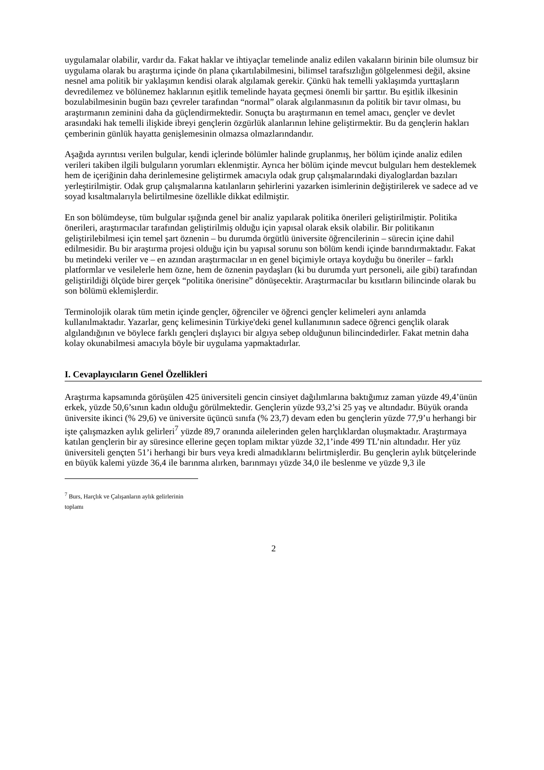uygulamalar olabilir, vardır da. Fakat haklar ve ihtiyaçlar temelinde analiz edilen vakaların birinin bile olumsuz bir uygulama olarak bu araştırma içinde ön plana çıkartılabilmesini, bilimsel tarafsızlığın gölgelenmesi değil, aksine nesnel ama politik bir yaklaşımın kendisi olarak algılamak gerekir. Çünkü hak temelli yaklaşımda yurttaşların devredilemez ve bölünemez haklarının eşitlik temelinde hayata geçmesi önemli bir şarttır. Bu eşitlik ilkesinin bozulabilmesinin bugün bazı çevreler tarafından “normal” olarak algılanmasının da politik bir tavır olması, bu araştırmanın zeminini daha da güçlendirmektedir. Sonuçta bu araştırmanın en temel amacı, gençler ve devlet arasındaki hak temelli ilişkide ibreyi gençlerin özgürlük alanlarının lehine geliştirmektir. Bu da gençlerin hakları çemberinin günlük hayatta genişlemesinin olmazsa olmazlarındandır.
Aşağıda ayrıntısı verilen bulgular, kendi içlerinde bölümler halinde gruplanmış, her bölüm içinde analiz edilen verileri takiben ilgili bulguların yorumları eklenmiştir. Ayrıca her bölüm içinde mevcut bulguları hem desteklemek hem de içeriğinin daha derinlemesine geliştirmek amacıyla odak grup çalışmalarındaki diyaloglardan bazıları yerleştirilmiştir. Odak grup çalışmalarına katılanların şehirlerini yazarken isimlerinin değiştirilerek ve sadece ad ve soyad kısaltmalarıyla belirtilmesine özellikle dikkat edilmiştir.
En son bölümdeyse, tüm bulgular ışığında genel bir analiz yapılarak politika önerileri geliştirilmiştir. Politika önerileri, araştırmacılar tarafından geliştirilmiş olduğu için yapısal olarak eksik olabilir. Bir politikanın geliştirilebilmesi için temel şart öznenin – bu durumda örgütlü üniversite öğrencilerinin – sürecin içine dahil edilmesidir. Bu bir araştırma projesi olduğu için bu yapısal sorunu son bölüm kendi içinde barındırmaktadır. Fakat bu metindeki veriler ve – en azından araştırmacılar ın en genel biçimiyle ortaya koyduğu bu öneriler – farklı platformlar ve vesilelerle hem özne, hem de öznenin paydaşları (ki bu durumda yurt personeli, aile gibi) tarafından geliştirildiği ölçüde birer gerçek “politika önerisine” dönüşecektir. Araştırmacılar bu kısıtların bilincinde olarak bu son bölümü eklemişlerdir.
Terminolojik olarak tüm metin içinde gençler, öğrenciler ve öğrenci gençler kelimeleri aynı anlamda kullanılmaktadır. Yazarlar, genç kelimesinin Türkiye'deki genel kullanımının sadece öğrenci gençlik olarak algılandığının ve böylece farklı gençleri dışlayıcı bir algıya sebep olduğunun bilincindedirler. Fakat metnin daha kolay okunabilmesi amacıyla böyle bir uygulama yapmaktadırlar.
I. Cevaplayıcıların Genel Özellikleri
Araştırma kapsamında görüşülen 425 üniversiteli gencin cinsiyet dağılımlarına baktığımız zaman yüzde 49,4’ünün erkek, yüzde 50,6’sının kadın olduğu görülmektedir. Gençlerin yüzde 93,2’si 25 yaş ve altındadır. Büyük oranda üniversite ikinci (% 29,6) ve üniversite üçüncü sınıfa (% 23,7) devam eden bu gençlerin yüzde 77,9’u herhangi bir işte çalışmazken aylık gelirleri<sup>7</sup> yüzde 89,7 oranında ailelerinden gelen harçlıklardan oluşmaktadır. Araştırmaya katılan gençlerin bir ay süresince ellerine geçen toplam miktar yüzde 32,1’inde 499 TL’nin altındadır. Her yüz üniversiteli gençten 51’i herhangi bir burs veya kredi almadıklarını belirtmişlerdir. Bu gençlerin aylık bütçelerinde en büyük kalemi yüzde 36,4 ile barınma alırken, barınmayı yüzde 34,0 ile beslenme ve yüzde 9,3 ile
<sup>7</sup> Burs, Harçlık ve Çalışanların aylık gelirlerinin toplamı
2